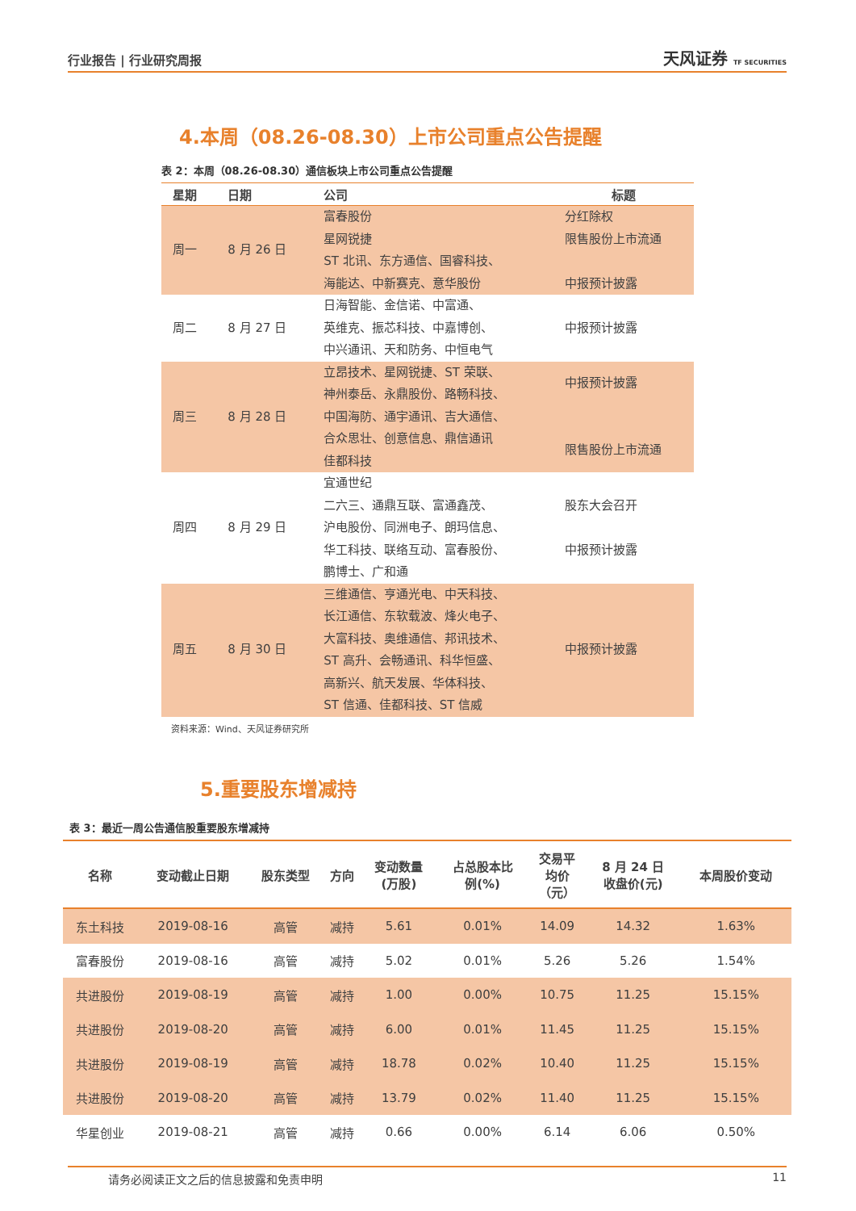行业报告 | 行业研究周报 天风证券 TF SECURITIES
4.本周（08.26-08.30）上市公司重点公告提醒
表 2：本周（08.26-08.30）通信板块上市公司重点公告提醒
| 星期 | 日期 | 公司 | 标题 |
| --- | --- | --- | --- |
| 周一 | 8 月 26 日 | 富春股份 星网锐捷 ST 北讯、东方通信、国睿科技、 海能达、中新赛克、意华股份 | 分红除权 限售股份上市流通 中报预计披露 |
| 周二 | 8 月 27 日 | 日海智能、金信诺、中富通、 英维克、振芯科技、中嘉博创、 中兴通讯、天和防务、中恒电气 | 中报预计披露 |
| 周三 | 8 月 28 日 | 立昂技术、星网锐捷、ST 荣联、 神州泰岳、永鼎股份、路畅科技、 中国海防、通宇通讯、吉大通信、 合众思壮、创意信息、鼎信通讯 佳都科技 | 中报预计披露 限售股份上市流通 |
| 周四 | 8 月 29 日 | 宜通世纪 二六三、通鼎互联、富通鑫茂、 沪电股份、同洲电子、朗玛信息、 华工科技、联络互动、富春股份、 鹏博士、广和通 | 股东大会召开 中报预计披露 |
| 周五 | 8 月 30 日 | 三维通信、亨通光电、中天科技、 长江通信、东软载波、烽火电子、 大富科技、奥维通信、邦讯技术、 ST 高升、会畅通讯、科华恒盛、 高新兴、航天发展、华体科技、 ST 信通、佳都科技、ST 信威 | 中报预计披露 |
资料来源：Wind、天风证券研究所
5.重要股东增减持
表 3：最近一周公告通信股重要股东增减持
| 名称 | 变动截止日期 | 股东类型 | 方向 | 变动数量 (万股) | 占总股本比 例(%) | 交易平 均价 （元） | 8 月 24 日 收盘价(元) | 本周股价变动 |
| --- | --- | --- | --- | --- | --- | --- | --- | --- |
| 东土科技 | 2019-08-16 | 高管 | 减持 | 5.61 | 0.01% | 14.09 | 14.32 | 1.63% |
| 富春股份 | 2019-08-16 | 高管 | 减持 | 5.02 | 0.01% | 5.26 | 5.26 | 1.54% |
| 共进股份 | 2019-08-19 | 高管 | 减持 | 1.00 | 0.00% | 10.75 | 11.25 | 15.15% |
| 共进股份 | 2019-08-20 | 高管 | 减持 | 6.00 | 0.01% | 11.45 | 11.25 | 15.15% |
| 共进股份 | 2019-08-19 | 高管 | 减持 | 18.78 | 0.02% | 10.40 | 11.25 | 15.15% |
| 共进股份 | 2019-08-20 | 高管 | 减持 | 13.79 | 0.02% | 11.40 | 11.25 | 15.15% |
| 华星创业 | 2019-08-21 | 高管 | 减持 | 0.66 | 0.00% | 6.14 | 6.06 | 0.50% |
请务必阅读正文之后的信息披露和免责申明 11